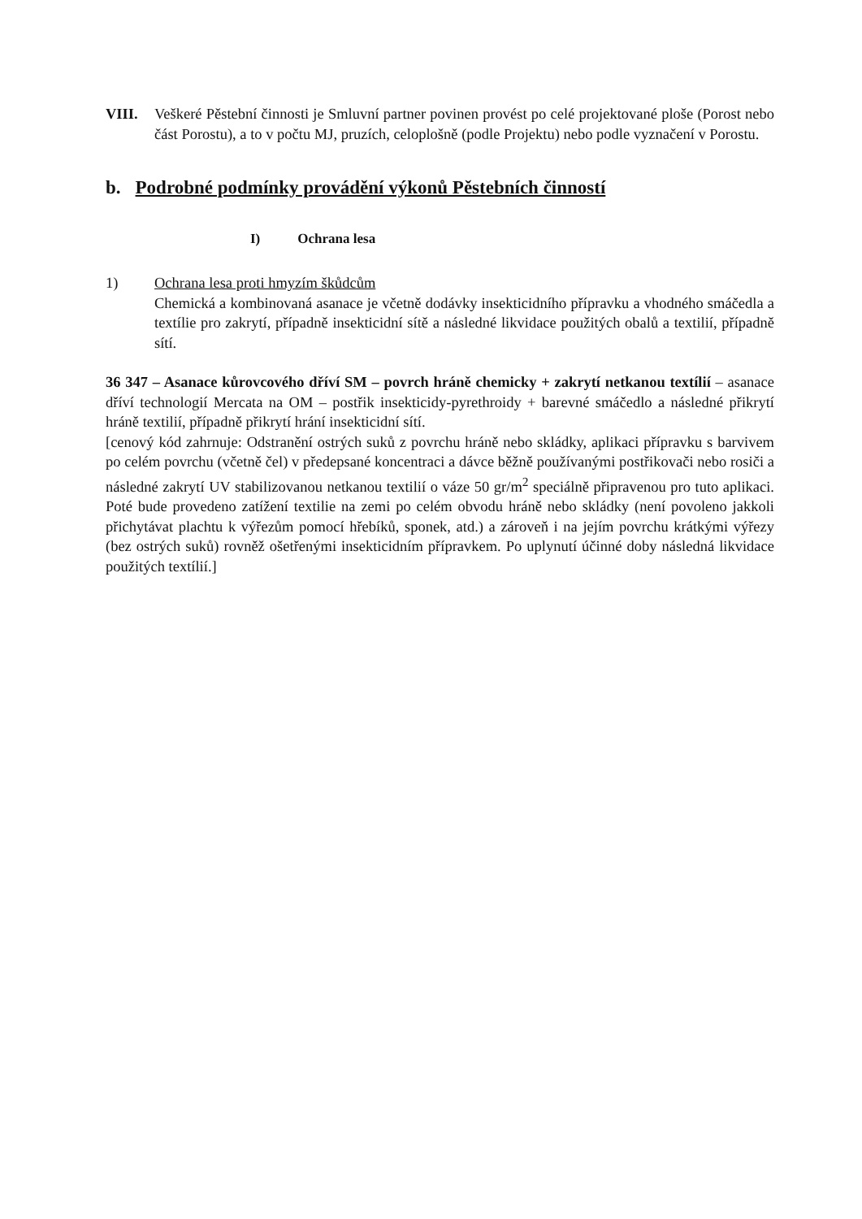VIII. Veškeré Pěstební činnosti je Smluvní partner povinen provést po celé projektované ploše (Porost nebo část Porostu), a to v počtu MJ, pruzích, celoplošně (podle Projektu) nebo podle vyznačení v Porostu.
b. Podrobné podmínky provádění výkonů Pěstebních činností
I) Ochrana lesa
1) Ochrana lesa proti hmyzím škůdcům
Chemická a kombinovaná asanace je včetně dodávky insekticidního přípravku a vhodného smáčedla a textílie pro zakrytí, případně insekticidní sítě a následné likvidace použitých obalů a textilií, případně sítí.
36 347 – Asanace kůrovcového dříví SM – povrch hráně chemicky + zakrytí netkanou textílií – asanace dříví technologií Mercata na OM – postřik insekticidy-pyrethroidy + barevné smáčedlo a následné přikrytí hráně textilií, případně přikrytí hrání insekticidní sítí.
[cenový kód zahrnuje: Odstranění ostrých suků z povrchu hráně nebo skládky, aplikaci přípravku s barvivem po celém povrchu (včetně čel) v předepsané koncentraci a dávce běžně používanými postřikovači nebo rosiči a následné zakrytí UV stabilizovanou netkanou textilií o váze 50 gr/m<sup>2</sup> speciálně připravenou pro tuto aplikaci. Poté bude provedeno zatížení textilie na zemi po celém obvodu hráně nebo skládky (není povoleno jakkoli přichytávat plachtu k výřezům pomocí hřebíků, sponek, atd.) a zároveň i na jejím povrchu krátkými výřezy (bez ostrých suků) rovněž ošetřenými insekticidním přípravkem. Po uplynutí účinné doby následná likvidace použitých textílií.]